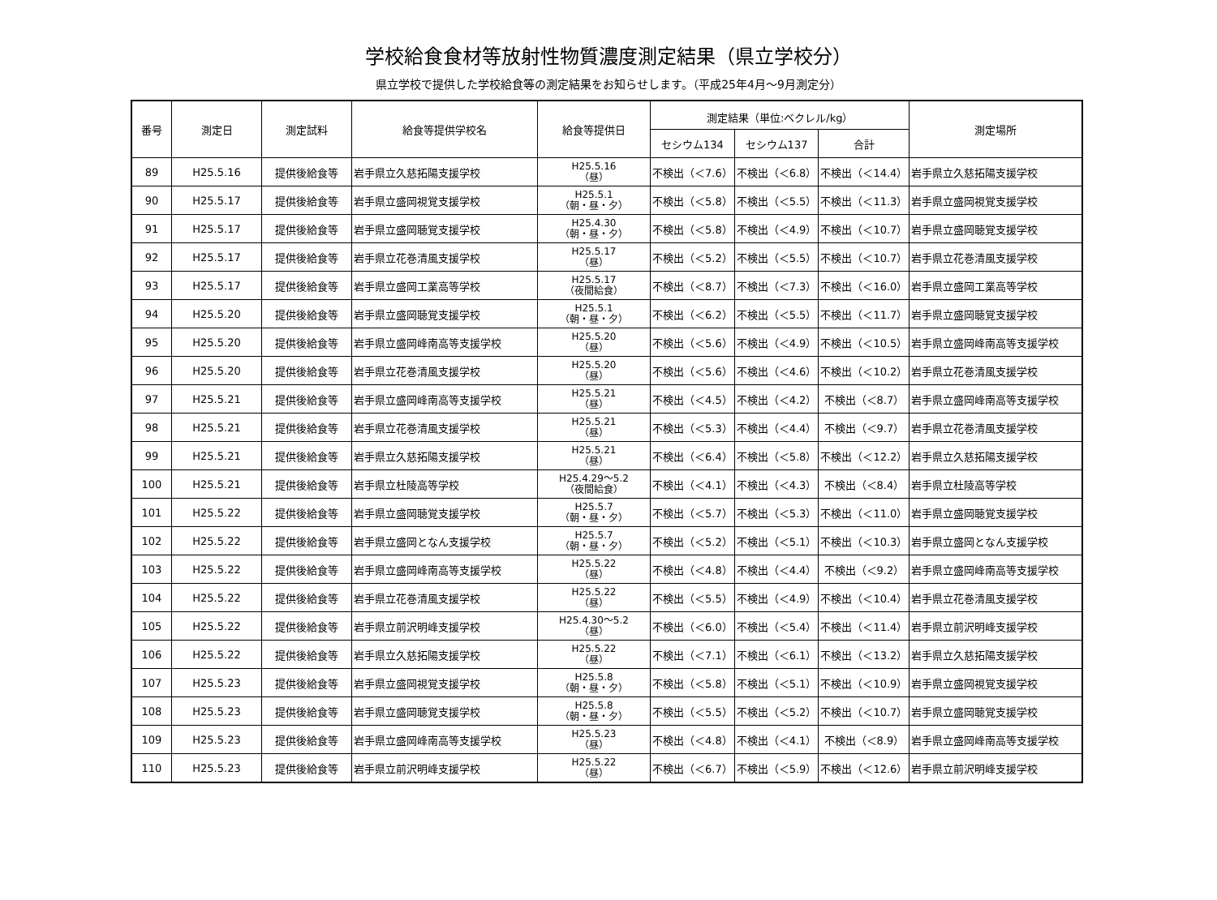学校給食食材等放射性物質濃度測定結果（県立学校分）
県立学校で提供した学校給食等の測定結果をお知らせします。（平成25年4月～9月測定分）
| 番号 | 測定日 | 測定試料 | 給食等提供学校名 | 給食等提供日 | 測定結果（単位:ベクレル/kg） | | | 測定場所 |
| --- | --- | --- | --- | --- | --- | --- | --- | --- |
| | | | | | セシウム134 | セシウム137 | 合計 | |
| 89 | H25.5.16 | 提供後給食等 | 岩手県立久慈拓陽支援学校 | H25.5.16 （昼） | 不検出（＜7.6） | 不検出（＜6.8） | 不検出（＜14.4） | 岩手県立久慈拓陽支援学校 |
| 90 | H25.5.17 | 提供後給食等 | 岩手県立盛岡視覚支援学校 | H25.5.1 （朝・昼・夕） | 不検出（＜5.8） | 不検出（＜5.5） | 不検出（＜11.3） | 岩手県立盛岡視覚支援学校 |
| 91 | H25.5.17 | 提供後給食等 | 岩手県立盛岡聴覚支援学校 | H25.4.30 （朝・昼・夕） | 不検出（＜5.8） | 不検出（＜4.9） | 不検出（＜10.7） | 岩手県立盛岡聴覚支援学校 |
| 92 | H25.5.17 | 提供後給食等 | 岩手県立花巻清風支援学校 | H25.5.17 （昼） | 不検出（＜5.2） | 不検出（＜5.5） | 不検出（＜10.7） | 岩手県立花巻清風支援学校 |
| 93 | H25.5.17 | 提供後給食等 | 岩手県立盛岡工業高等学校 | H25.5.17 （夜間給食） | 不検出（＜8.7） | 不検出（＜7.3） | 不検出（＜16.0） | 岩手県立盛岡工業高等学校 |
| 94 | H25.5.20 | 提供後給食等 | 岩手県立盛岡聴覚支援学校 | H25.5.1 （朝・昼・夕） | 不検出（＜6.2） | 不検出（＜5.5） | 不検出（＜11.7） | 岩手県立盛岡聴覚支援学校 |
| 95 | H25.5.20 | 提供後給食等 | 岩手県立盛岡峰南高等支援学校 | H25.5.20 （昼） | 不検出（＜5.6） | 不検出（＜4.9） | 不検出（＜10.5） | 岩手県立盛岡峰南高等支援学校 |
| 96 | H25.5.20 | 提供後給食等 | 岩手県立花巻清風支援学校 | H25.5.20 （昼） | 不検出（＜5.6） | 不検出（＜4.6） | 不検出（＜10.2） | 岩手県立花巻清風支援学校 |
| 97 | H25.5.21 | 提供後給食等 | 岩手県立盛岡峰南高等支援学校 | H25.5.21 （昼） | 不検出（＜4.5） | 不検出（＜4.2） | 不検出（＜8.7） | 岩手県立盛岡峰南高等支援学校 |
| 98 | H25.5.21 | 提供後給食等 | 岩手県立花巻清風支援学校 | H25.5.21 （昼） | 不検出（＜5.3） | 不検出（＜4.4） | 不検出（＜9.7） | 岩手県立花巻清風支援学校 |
| 99 | H25.5.21 | 提供後給食等 | 岩手県立久慈拓陽支援学校 | H25.5.21 （昼） | 不検出（＜6.4） | 不検出（＜5.8） | 不検出（＜12.2） | 岩手県立久慈拓陽支援学校 |
| 100 | H25.5.21 | 提供後給食等 | 岩手県立杜陵高等学校 | H25.4.29～5.2 （夜間給食） | 不検出（＜4.1） | 不検出（＜4.3） | 不検出（＜8.4） | 岩手県立杜陵高等学校 |
| 101 | H25.5.22 | 提供後給食等 | 岩手県立盛岡聴覚支援学校 | H25.5.7 （朝・昼・夕） | 不検出（＜5.7） | 不検出（＜5.3） | 不検出（＜11.0） | 岩手県立盛岡聴覚支援学校 |
| 102 | H25.5.22 | 提供後給食等 | 岩手県立盛岡となん支援学校 | H25.5.7 （朝・昼・夕） | 不検出（＜5.2） | 不検出（＜5.1） | 不検出（＜10.3） | 岩手県立盛岡となん支援学校 |
| 103 | H25.5.22 | 提供後給食等 | 岩手県立盛岡峰南高等支援学校 | H25.5.22 （昼） | 不検出（＜4.8） | 不検出（＜4.4） | 不検出（＜9.2） | 岩手県立盛岡峰南高等支援学校 |
| 104 | H25.5.22 | 提供後給食等 | 岩手県立花巻清風支援学校 | H25.5.22 （昼） | 不検出（＜5.5） | 不検出（＜4.9） | 不検出（＜10.4） | 岩手県立花巻清風支援学校 |
| 105 | H25.5.22 | 提供後給食等 | 岩手県立前沢明峰支援学校 | H25.4.30～5.2 （昼） | 不検出（＜6.0） | 不検出（＜5.4） | 不検出（＜11.4） | 岩手県立前沢明峰支援学校 |
| 106 | H25.5.22 | 提供後給食等 | 岩手県立久慈拓陽支援学校 | H25.5.22 （昼） | 不検出（＜7.1） | 不検出（＜6.1） | 不検出（＜13.2） | 岩手県立久慈拓陽支援学校 |
| 107 | H25.5.23 | 提供後給食等 | 岩手県立盛岡視覚支援学校 | H25.5.8 （朝・昼・夕） | 不検出（＜5.8） | 不検出（＜5.1） | 不検出（＜10.9） | 岩手県立盛岡視覚支援学校 |
| 108 | H25.5.23 | 提供後給食等 | 岩手県立盛岡聴覚支援学校 | H25.5.8 （朝・昼・夕） | 不検出（＜5.5） | 不検出（＜5.2） | 不検出（＜10.7） | 岩手県立盛岡聴覚支援学校 |
| 109 | H25.5.23 | 提供後給食等 | 岩手県立盛岡峰南高等支援学校 | H25.5.23 （昼） | 不検出（＜4.8） | 不検出（＜4.1） | 不検出（＜8.9） | 岩手県立盛岡峰南高等支援学校 |
| 110 | H25.5.23 | 提供後給食等 | 岩手県立前沢明峰支援学校 | H25.5.22 （昼） | 不検出（＜6.7） | 不検出（＜5.9） | 不検出（＜12.6） | 岩手県立前沢明峰支援学校 |